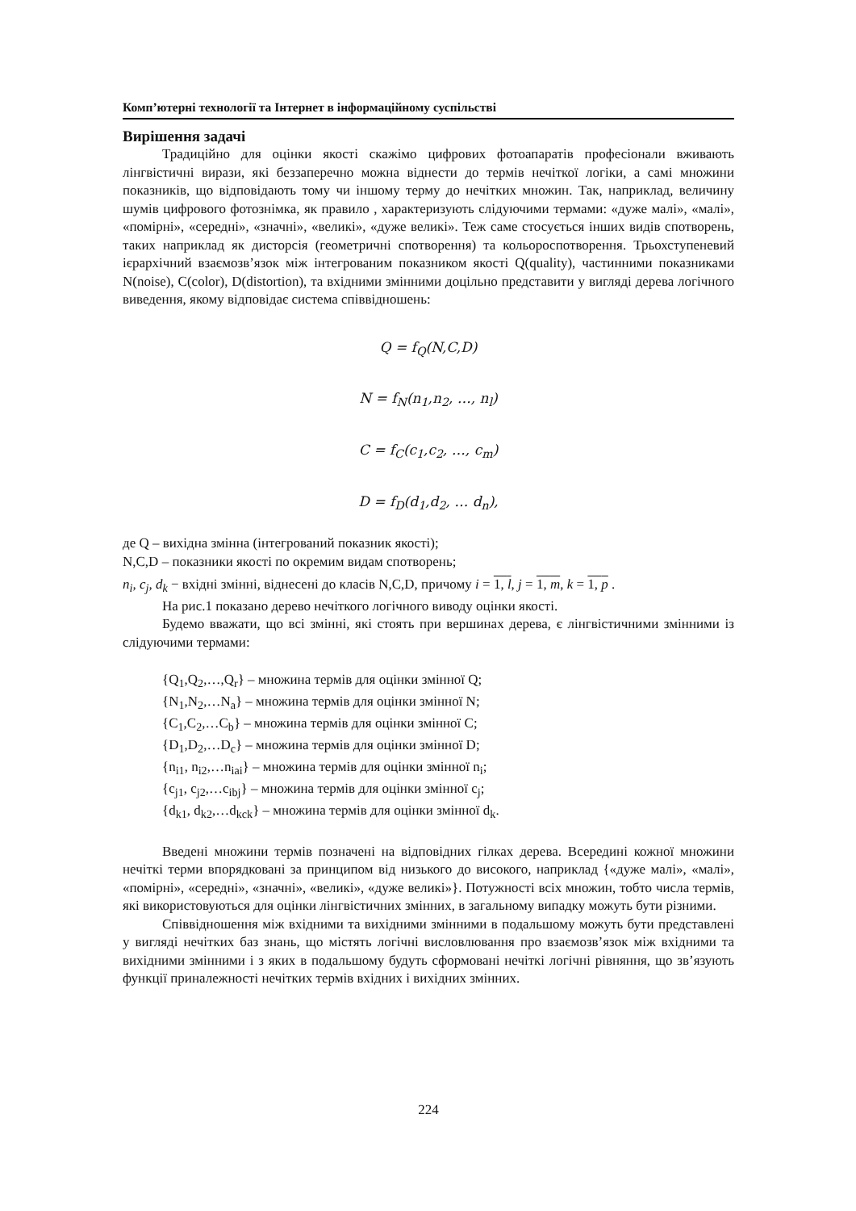Комп’ютерні технології та Інтернет в інформаційному суспільстві
Вирішення задачі
Традиційно для оцінки якості скажімо цифрових фотоапаратів професіонали вживають лінгвістичні вирази, які беззаперечно можна віднести до термів нечіткої логіки, а самі множини показників, що відповідають тому чи іншому терму до нечітких множин. Так, наприклад, величину шумів цифрового фотознімка, як правило , характеризують слідуючими термами: «дуже малі», «малі», «помірні», «середні», «значні», «великі», «дуже великі». Теж саме стосується інших видів спотворень, таких наприклад як дисторсія (геометричні спотворення) та кольороспотворення. Трьохступеневий ієрархічний взаємозв’язок між інтегрованим показником якості Q(quality), частинними показниками N(noise), C(color), D(distortion), та вхідними змінними доцільно представити у вигляді дерева логічного виведення, якому відповідає система співвідношень:
Q = f<sub>Q</sub>(N,C,D)
N = f<sub>N</sub>(n<sub>1</sub>,n<sub>2</sub>, …, n<sub>l</sub>)
C = f<sub>C</sub>(c<sub>1</sub>,c<sub>2</sub>, …, c<sub>m</sub>)
D = f<sub>D</sub>(d<sub>1</sub>,d<sub>2</sub>, … d<sub>n</sub>),
де Q – вихідна змінна (інтегрований показник якості);
N,C,D – показники якості по окремим видам спотворень;
n<sub>i</sub>, c<sub>j</sub>, d<sub>k</sub> − вхідні змінні, віднесені до класів N,C,D, причому i = 1, l, j = 1, m, k = 1, p .
На рис.1 показано дерево нечіткого логічного виводу оцінки якості.
Будемо вважати, що всі змінні, які стоять при вершинах дерева, є лінгвістичними змінними із слідуючими термами:
{Q<sub>1</sub>,Q<sub>2</sub>,…,Q<sub>r</sub>} – множина термів для оцінки змінної Q;
{N<sub>1</sub>,N<sub>2</sub>,…N<sub>a</sub>} – множина термів для оцінки змінної N;
{C<sub>1</sub>,C<sub>2</sub>,…C<sub>b</sub>} – множина термів для оцінки змінної C;
{D<sub>1</sub>,D<sub>2</sub>,…D<sub>c</sub>} – множина термів для оцінки змінної D;
{n<sub>i1</sub>, n<sub>i2</sub>,…n<sub>iai</sub>} – множина термів для оцінки змінної n<sub>i</sub>;
{c<sub>j1</sub>, c<sub>j2</sub>,…c<sub>ibj</sub>} – множина термів для оцінки змінної c<sub>j</sub>;
{d<sub>k1</sub>, d<sub>k2</sub>,…d<sub>kck</sub>} – множина термів для оцінки змінної d<sub>k</sub>.
Введені множини термів позначені на відповідних гілках дерева. Всередині кожної множини нечіткі терми впорядковані за принципом від низького до високого, наприклад {«дуже малі», «малі», «помірні», «середні», «значні», «великі», «дуже великі»}. Потужності всіх множин, тобто числа термів, які використовуються для оцінки лінгвістичних змінних, в загальному випадку можуть бути різними.
Співвідношення між вхідними та вихідними змінними в подальшому можуть бути представлені у вигляді нечітких баз знань, що містять логічні висловлювання про взаємозв’язок між вхідними та вихідними змінними і з яких в подальшому будуть сформовані нечіткі логічні рівняння, що зв’язують функції приналежності нечітких термів вхідних і вихідних змінних.
224